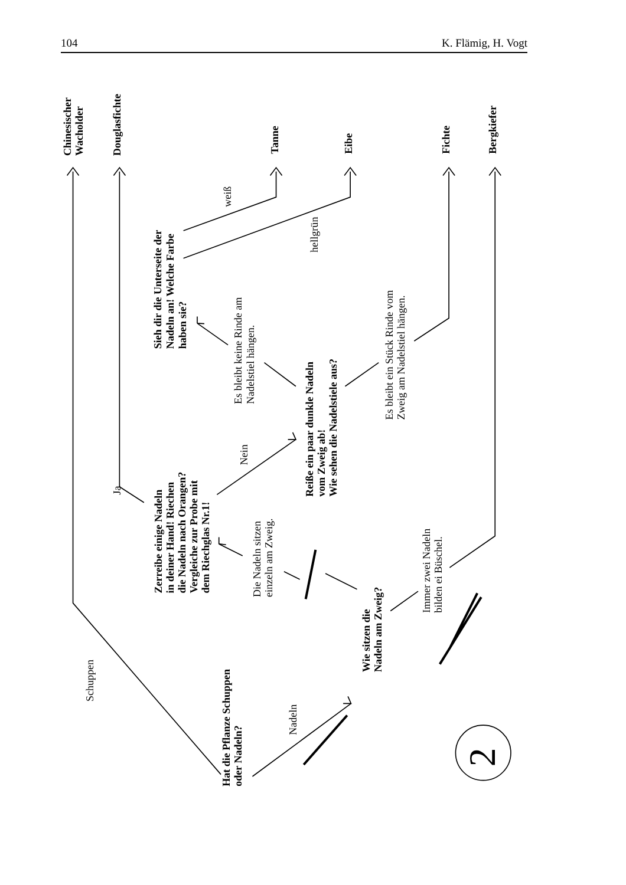104 K. Flämig, H. Vogt
Chinesischer Wacholder
Douglasfichte
Tanne
Eibe
Fichte
Bergkiefer
weiß
hellgrün
Sieh dir die Unterseite der Nadeln an! Welche Farbe haben sie?
Es bleibt keine Rinde am Nadelstiel hängen.
Es bleibt ein Stück Rinde vom Zweig am Nadelstiel hängen.
Reiße ein paar dunkle Nadeln vom Zweig ab! Wie sehen die Nadelstiele aus?
Nein
Ja
Zerreibe einige Nadeln in deiner Hand! Riechen die Nadeln nach Orangen? Vergleiche zur Probe mit dem Riechglas Nr.1!
Die Nadeln sitzen einzeln am Zweig.
Immer zwei Nadeln bilden ei Büschel.
Wie sitzen die Nadeln am Zweig?
Schuppen
Nadeln
Hat die Pflanze Schuppen oder Nadeln?
2